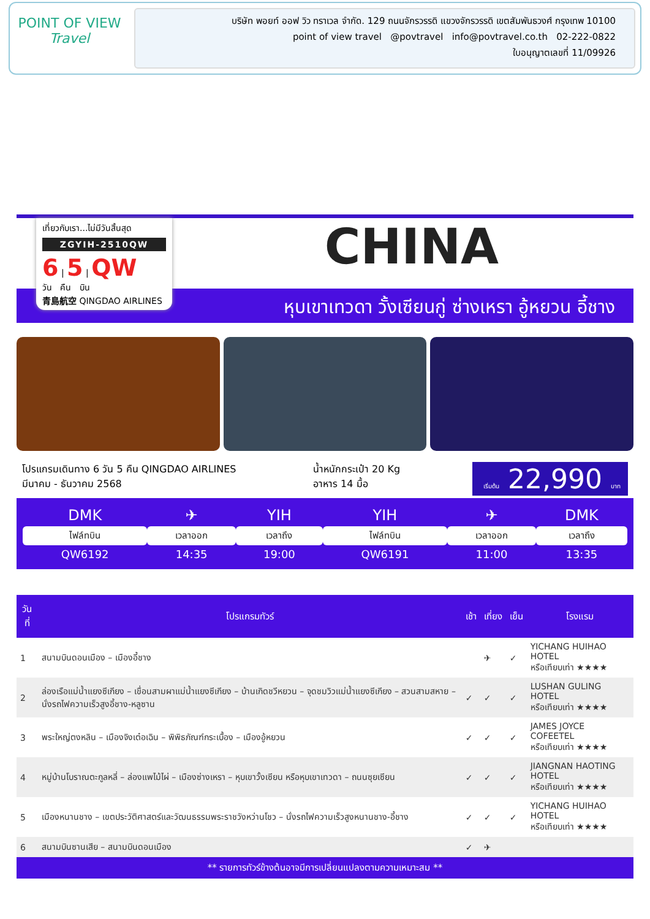POINT OF VIEW
Travel
บริษัท พอยท์ ออฟ วิว ทราเวล จำกัด. 129 ถนนจักรวรรดิ แขวงจักรวรรดิ เขตสัมพันธวงศ์ กรุงเทพ 10100
point of view travel @povtravel info@povtravel.co.th 02-222-0822
ใบอนุญาตเลขที่ 11/09926
เที่ยวกับเรา...ไม่มีวันสิ้นสุด
ZGYIH-2510QW
6 | 5 | QW
วัน คืน บิน
青島航空 QINGDAO AIRLINES
CHINA
หุบเขาเทวดา วั้งเซียนกู่ ซ่างเหรา อู้หยวน อี้ชาง
โปรแกรมเดินทาง 6 วัน 5 คืน QINGDAO AIRLINES
มีนาคม - ธันวาคม 2568
น้ำหนักกระเป๋า 20 Kg
อาหาร 14 มื้อ
เริ่มต้น 22,990 บาท
| DMK | ✈ | YIH | YIH | ✈ | DMK |
| ไฟล์ทบิน | เวลาออก | เวลาถึง | ไฟล์ทบิน | เวลาออก | เวลาถึง |
| QW6192 | 14:35 | 19:00 | QW6191 | 11:00 | 13:35 |
| วันที่ | โปรแกรมทัวร์ | เช้า | เที่ยง | เย็น | โรงแรม |
| --- | --- | --- | --- | --- | --- |
| 1 | สนามบินดอนเมือง – เมืองอี้ชาง | | ✈ | ✓ | YICHANG HUIHAO HOTEL หรือเทียบเท่า ★★★★ |
| 2 | ล่องเรือแม่น้ำแยงซีเกียง – เขื่อนสามผาแม่น้ำแยงซีเกียง – บ้านเกิดชวีหยวน – จุดชมวิวแม่น้ำแยงซีเกียง – สวนสามสหาย – นั่งรถไฟความเร็วสูงอี้ชาง-หลูซาน | ✓ | ✓ | ✓ | LUSHAN GULING HOTEL หรือเทียบเท่า ★★★★ |
| 3 | พระใหญ่ตงหลิน – เมืองจิงเต๋อเฉิน – พิพิธภัณฑ์กระเบื้อง – เมืองอู้หยวน | ✓ | ✓ | ✓ | JAMES JOYCE COFEETEL หรือเทียบเท่า ★★★★ |
| 4 | หมู่บ้านโบราณตะกูลหลี่ – ล่องแพไม้ไผ่ – เมืองซ่างเหรา – หุบเขาวั้งเซียน หรือหุบเขาเทวดา – ถนนซุยเซียน | ✓ | ✓ | ✓ | JIANGNAN HAOTING HOTEL หรือเทียบเท่า ★★★★ |
| 5 | เมืองหนานชาง – เขตประวัติศาสตร์และวัฒนธรรมพระราชวังหว่านโชว – นั่งรถไฟความเร็วสูงหนานชาง-อี้ชาง | ✓ | ✓ | ✓ | YICHANG HUIHAO HOTEL หรือเทียบเท่า ★★★★ |
| 6 | สนามบินซานเสีย – สนามบินดอนเมือง | ✓ | ✈ | | |
** รายการทัวร์ข้างต้นอาจมีการเปลี่ยนแปลงตามความเหมาะสม **